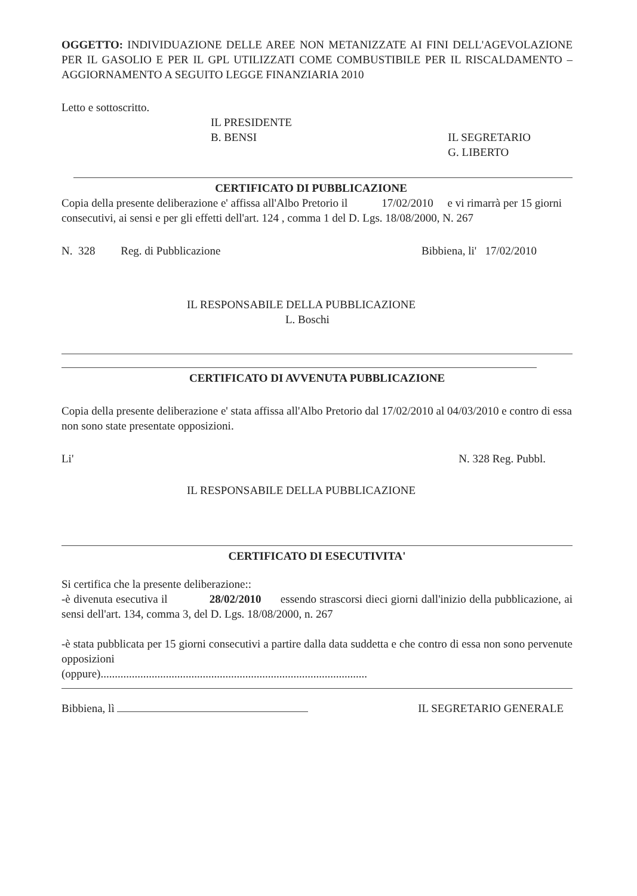OGGETTO: INDIVIDUAZIONE DELLE AREE NON METANIZZATE AI FINI DELL'AGEVOLAZIONE PER IL GASOLIO E PER IL GPL UTILIZZATI COME COMBUSTIBILE PER IL RISCALDAMENTO – AGGIORNAMENTO A SEGUITO LEGGE FINANZIARIA 2010
Letto e sottoscritto.
IL PRESIDENTE
B. BENSI
IL SEGRETARIO
G. LIBERTO
CERTIFICATO DI PUBBLICAZIONE
Copia della presente deliberazione e' affissa all'Albo Pretorio il 17/02/2010 e vi rimarrà per 15 giorni consecutivi, ai sensi e per gli effetti dell'art. 124 , comma 1 del D. Lgs. 18/08/2000, N. 267
N. 328 Reg. di Pubblicazione Bibbiena, li' 17/02/2010
IL RESPONSABILE DELLA PUBBLICAZIONE
L. Boschi
CERTIFICATO DI AVVENUTA PUBBLICAZIONE
Copia della presente deliberazione e' stata affissa all'Albo Pretorio dal 17/02/2010 al 04/03/2010 e contro di essa non sono state presentate opposizioni.
Li' N. 328 Reg. Pubbl.
IL RESPONSABILE DELLA PUBBLICAZIONE
CERTIFICATO DI ESECUTIVITA'
Si certifica che la presente deliberazione::
-è divenuta esecutiva il 28/02/2010 essendo strascorsi dieci giorni dall'inizio della pubblicazione, ai sensi dell'art. 134, comma 3, del D. Lgs. 18/08/2000, n. 267
-è stata pubblicata per 15 giorni consecutivi a partire dalla data suddetta e che contro di essa non sono pervenute opposizioni
(oppure)..............................................................................................
Bibbiena, lì IL SEGRETARIO GENERALE